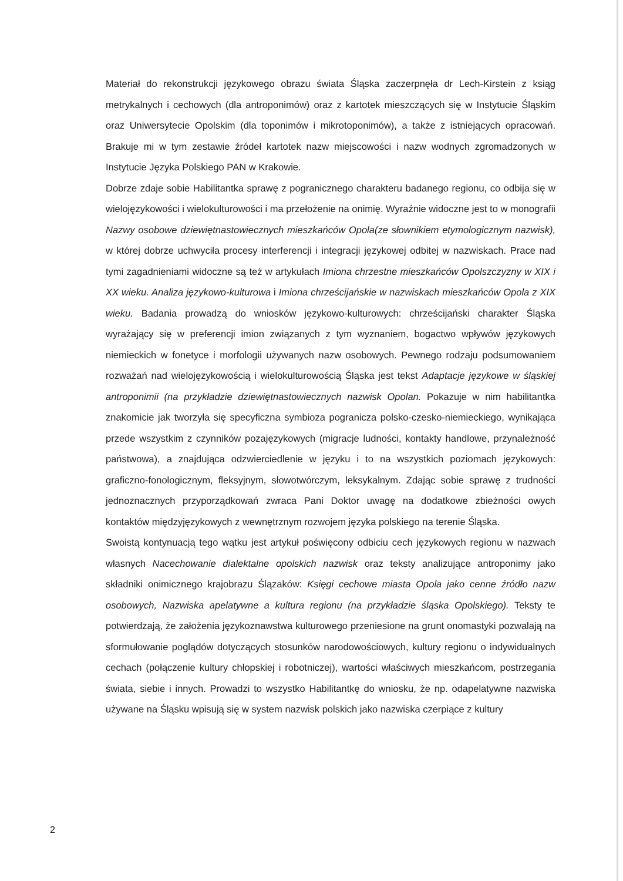Materiał do rekonstrukcji językowego obrazu świata Śląska zaczerpnęła dr Lech-Kirstein z ksiąg metrykalnych i cechowych (dla antroponimów) oraz z kartotek mieszczących się w Instytucie Śląskim oraz Uniwersytecie Opolskim (dla toponimów i mikrotoponimów), a także z istniejących opracowań. Brakuje mi w tym zestawie źródeł kartotek nazw miejscowości i nazw wodnych zgromadzonych w Instytucie Języka Polskiego PAN w Krakowie.
Dobrze zdaje sobie Habilitantka sprawę z pogranicznego charakteru badanego regionu, co odbija się w wielojęzykowości i wielokulturowości i ma przełożenie na onimię. Wyraźnie widoczne jest to w monografii Nazwy osobowe dziewiętnastowiecznych mieszkańców Opola(ze słownikiem etymologicznym nazwisk), w której dobrze uchwyciła procesy interferencji i integracji językowej odbitej w nazwiskach. Prace nad tymi zagadnieniami widoczne są też w artykułach Imiona chrzestne mieszkańców Opolszczyzny w XIX i XX wieku. Analiza językowo-kulturowa i Imiona chrześcijańskie w nazwiskach mieszkańców Opola z XIX wieku. Badania prowadzą do wniosków językowo-kulturowych: chrześcijański charakter Śląska wyrażający się w preferencji imion związanych z tym wyznaniem, bogactwo wpływów językowych niemieckich w fonetyce i morfologii używanych nazw osobowych. Pewnego rodzaju podsumowaniem rozważań nad wielojęzykowością i wielokulturowością Śląska jest tekst Adaptacje językowe w śląskiej antroponimii (na przykładzie dziewiętnastowiecznych nazwisk Opolan. Pokazuje w nim habilitantka znakomicie jak tworzyła się specyficzna symbioza pogranicza polsko-czesko-niemieckiego, wynikająca przede wszystkim z czynników pozajęzykowych (migracje ludności, kontakty handlowe, przynależność państwowa), a znajdująca odzwierciedlenie w języku i to na wszystkich poziomach językowych: graficzno-fonologicznym, fleksyjnym, słowotwórczym, leksykalnym. Zdając sobie sprawę z trudności jednoznacznych przyporządkowań zwraca Pani Doktor uwagę na dodatkowe zbieżności owych kontaktów międzyjęzykowych z wewnętrznym rozwojem języka polskiego na terenie Śląska.
Swoistą kontynuacją tego wątku jest artykuł poświęcony odbiciu cech językowych regionu w nazwach własnych Nacechowanie dialektalne opolskich nazwisk oraz teksty analizujące antroponimy jako składniki onimicznego krajobrazu Ślązaków: Księgi cechowe miasta Opola jako cenne źródło nazw osobowych, Nazwiska apelatywne a kultura regionu (na przykładzie śląska Opolskiego). Teksty te potwierdzają, że założenia językoznawstwa kulturowego przeniesione na grunt onomastyki pozwalają na sformułowanie poglądów dotyczących stosunków narodowościowych, kultury regionu o indywidualnych cechach (połączenie kultury chłopskiej i robotniczej), wartości właściwych mieszkańcom, postrzegania świata, siebie i innych. Prowadzi to wszystko Habilitantkę do wniosku, że np. odapelatywne nazwiska używane na Śląsku wpisują się w system nazwisk polskich jako nazwiska czerpiące z kultury
2